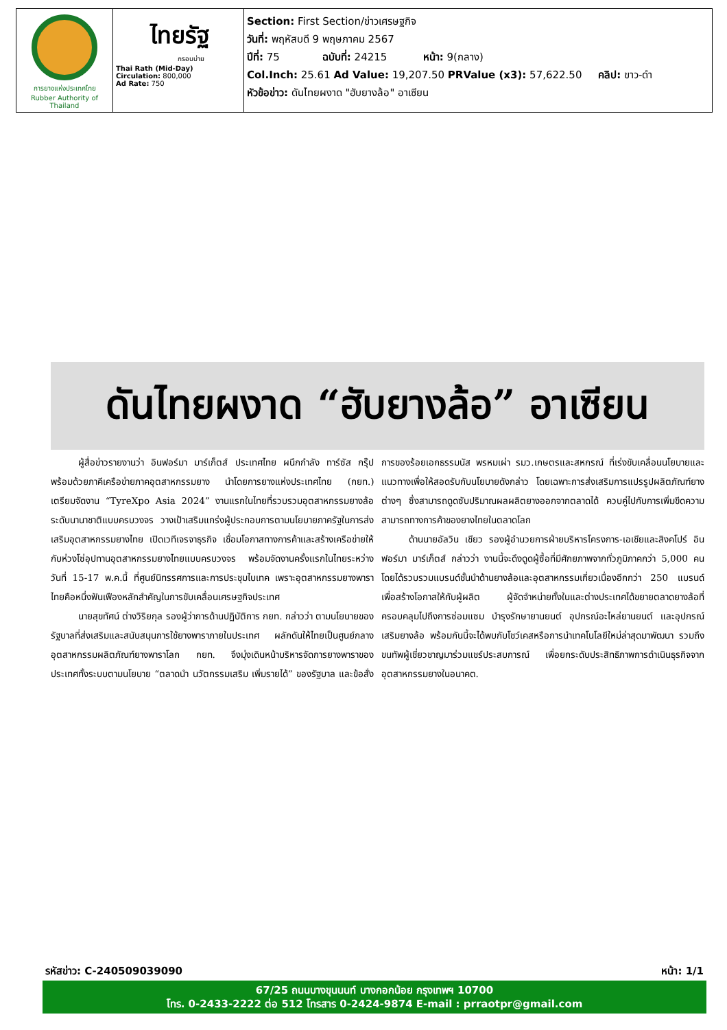| การยางแห่งประเทศไทย Rubber Authority of Thailand | ไทยรัฐ กรอบบ่าย Thai Rath (Mid-Day) Circulation: 800,000 Ad Rate: 750 | Section: First Section/ข่าวเศรษฐกิจ วันที่: พฤหัสบดี 9 พฤษภาคม 2567 ปีที่: 75 ฉบับที่: 24215 หน้า: 9(กลาง) Col.Inch: 25.61 Ad Value: 19,207.50 PRValue (x3): 57,622.50 คลิป: ขาว-ดำ หัวข้อข่าว: ดันไทยผงาด "ฮับยางล้อ" อาเซียน |
ดันไทยผงาด “ฮับยางล้อ” อาเซียน
ผู้สื่อข่าวรายงานว่า อินฟอร์มา มาร์เก็ตส์ ประเทศไทย ผนึกกำลัง ทาร์ซัส กรุ๊ป พร้อมด้วยภาคีเครือข่ายภาคอุตสาหกรรมยาง นำโดยการยางแห่งประเทศไทย (กยท.) เตรียมจัดงาน “TyreXpo Asia 2024” งานแรกในไทยที่รวบรวมอุตสาหกรรมยางล้อระดับนานาชาติแบบครบวงจร วางเป้าเสริมแกร่งผู้ประกอบการตามนโยบายภาครัฐในการส่งเสริมอุตสาหกรรมยางไทย เปิดเวทีเจรจาธุรกิจ เชื่อมโอกาสทางการค้าและสร้างเครือข่ายให้กับห่วงโซ่อุปทานอุตสาหกรรมยางไทยแบบครบวงจร พร้อมจัดงานครั้งแรกในไทยระหว่างวันที่ 15-17 พ.ค.นี้ ที่ศูนย์นิทรรศการและการประชุมไบเทค เพราะอุตสาหกรรมยางพาราไทยคือหนึ่งฟันเฟืองหลักสำคัญในการขับเคลื่อนเศรษฐกิจประเทศ
นายสุขทัศน์ ต่างวิริยกุล รองผู้ว่าการด้านปฏิบัติการ กยท. กล่าวว่า ตามนโยบายของรัฐบาลที่ส่งเสริมและสนับสนุนการใช้ยางพาราภายในประเทศ ผลักดันให้ไทยเป็นศูนย์กลางอุตสาหกรรมผลิตภัณฑ์ยางพาราโลก กยท. จึงมุ่งเดินหน้าบริหารจัดการยางพาราของประเทศทั้งระบบตามนโยบาย “ตลาดนำ นวัตกรรมเสริม เพิ่มรายได้” ของรัฐบาล และข้อสั่งการของร้อยเอกธรรมนัส พรหมเผ่า รมว.เกษตรและสหกรณ์ ที่เร่งขับเคลื่อนนโยบายและแนวทางเพื่อให้สอดรับกับนโยบายดังกล่าว โดยเฉพาะการส่งเสริมการแปรรูปผลิตภัณฑ์ยางต่างๆ ซึ่งสามารถดูดซับปริมาณผลผลิตยางออกจากตลาดได้ ควบคู่ไปกับการเพิ่มขีดความสามารถทางการค้าของยางไทยในตลาดโลก
ด้านนายอัลวิน เชียว รองผู้อำนวยการฝ่ายบริหารโครงการ-เอเชียและสิงคโปร์ อินฟอร์มา มาร์เก็ตส์ กล่าวว่า งานนี้จะดึงดูดผู้ซื้อที่มีศักยภาพจากทั่วภูมิภาคกว่า 5,000 คน โดยได้รวบรวมแบรนด์ชั้นนำด้านยางล้อและอุตสาหกรรมเกี่ยวเนื่องอีกกว่า 250 แบรนด์ เพื่อสร้างโอกาสให้กับผู้ผลิต ผู้จัดจำหน่ายทั้งในและต่างประเทศได้ขยายตลาดยางล้อที่ครอบคลุมไปถึงการซ่อมแซม บำรุงรักษายานยนต์ อุปกรณ์อะไหล่ยานยนต์ และอุปกรณ์เสริมยางล้อ พร้อมกันนี้จะได้พบกับโชว์เคสหรือการนำเทคโนโลยีใหม่ล่าสุดมาพัฒนา รวมถึงขนทัพผู้เชี่ยวชาญมาร่วมแชร์ประสบการณ์ เพื่อยกระดับประสิทธิภาพการดำเนินธุรกิจจากอุตสาหกรรมยางในอนาคต.
รหัสข่าว: C-240509039090 หน้า: 1/1
67/25 ถนนบางขุนนนท์ บางกอกน้อย กรุงเทพฯ 10700
โทร. 0-2433-2222 ต่อ 512 โทรสาร 0-2424-9874 E-mail : prraotpr@gmail.com